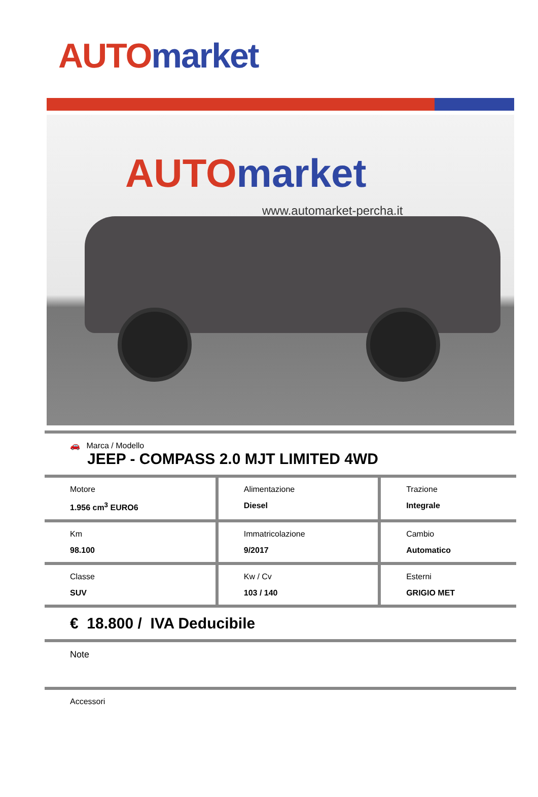AUTO market
AUTO market
www.automarket-percha.it
| 🚗 Marca / Modello JEEP - COMPASS 2.0 MJT LIMITED 4WD | | |
| Motore 1.956 cm<sup>3</sup> EURO6 | Alimentazione Diesel | Trazione Integrale |
| Km 98.100 | Immatricolazione 9/2017 | Cambio Automatico |
| Classe SUV | Kw / Cv 103 / 140 | Esterni GRIGIO MET |
| € 18.800 / IVA Deducibile | | |
| Note | | |
| Accessori | | |